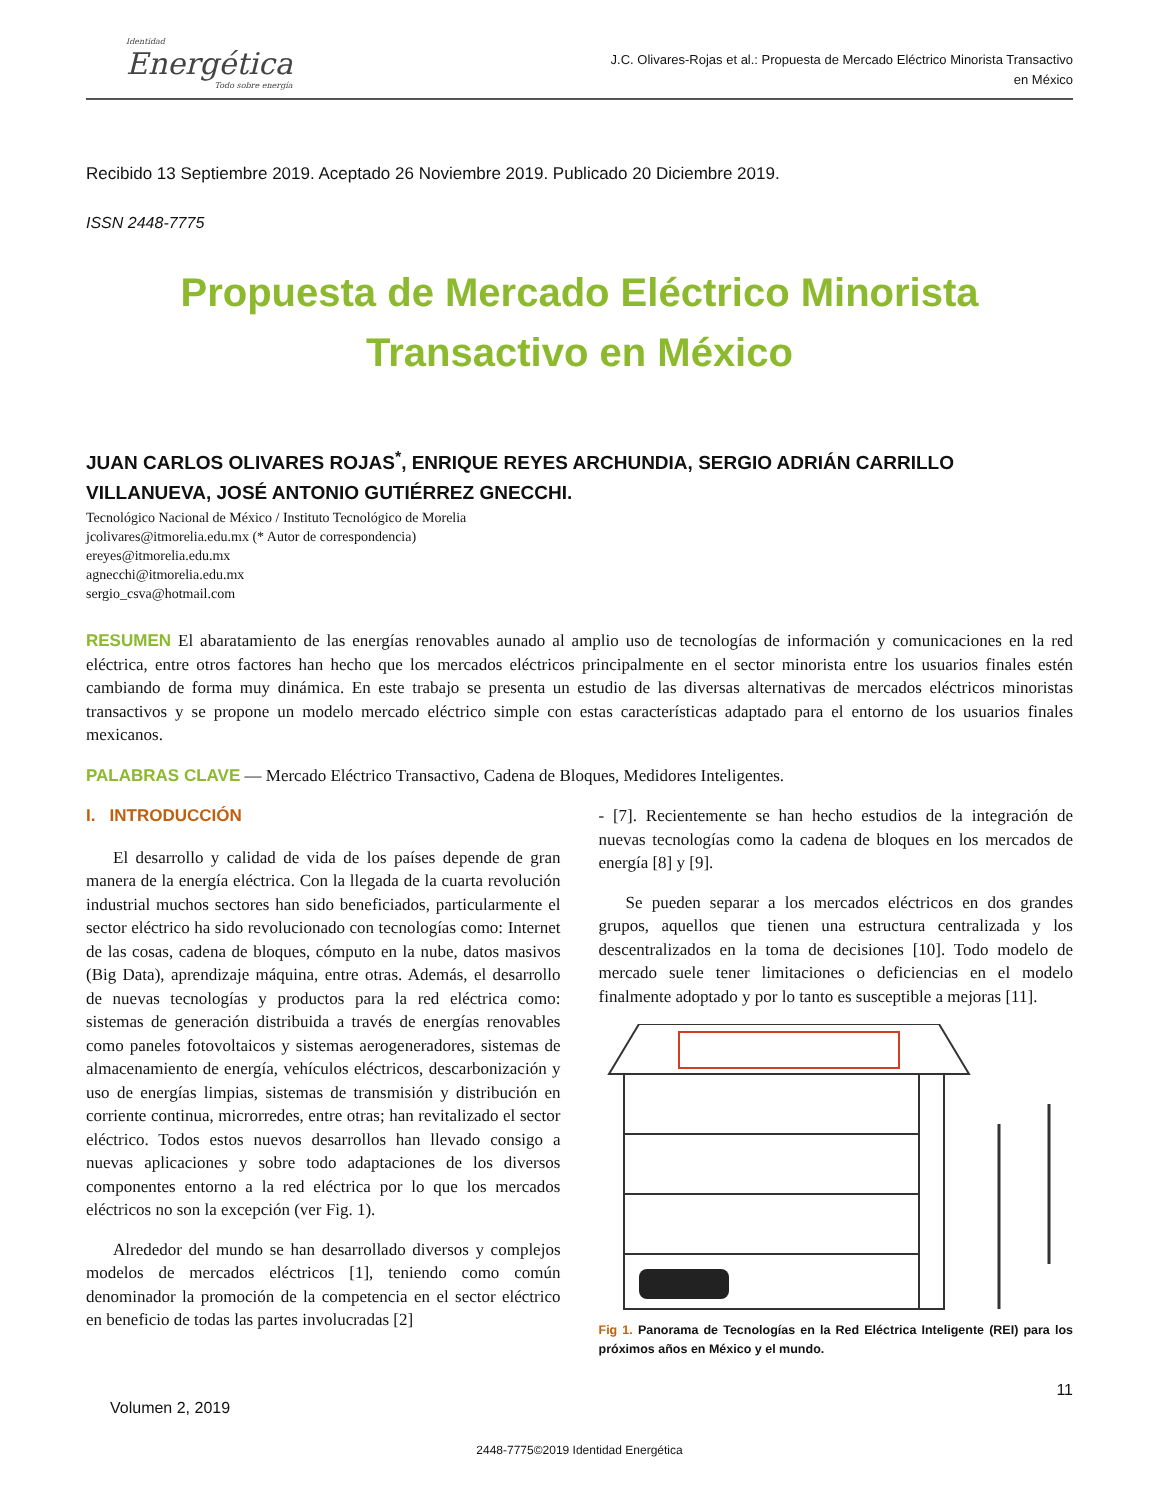Identidad
Energética
Todo sobre energía
J.C. Olivares-Rojas et al.: Propuesta de Mercado Eléctrico Minorista Transactivo
en México
Recibido 13 Septiembre 2019. Aceptado 26 Noviembre 2019. Publicado 20 Diciembre 2019.
ISSN 2448-7775
Propuesta de Mercado Eléctrico Minorista
Transactivo en México
JUAN CARLOS OLIVARES ROJAS<sup>*</sup>, ENRIQUE REYES ARCHUNDIA, SERGIO ADRIÁN CARRILLO VILLANUEVA, JOSÉ ANTONIO GUTIÉRREZ GNECCHI.
Tecnológico Nacional de México / Instituto Tecnológico de Morelia
jcolivares@itmorelia.edu.mx (* Autor de correspondencia)
ereyes@itmorelia.edu.mx
agnecchi@itmorelia.edu.mx
sergio_csva@hotmail.com
RESUMEN El abaratamiento de las energías renovables aunado al amplio uso de tecnologías de información y comunicaciones en la red eléctrica, entre otros factores han hecho que los mercados eléctricos principalmente en el sector minorista entre los usuarios finales estén cambiando de forma muy dinámica. En este trabajo se presenta un estudio de las diversas alternativas de mercados eléctricos minoristas transactivos y se propone un modelo mercado eléctrico simple con estas características adaptado para el entorno de los usuarios finales mexicanos.
PALABRAS CLAVE — Mercado Eléctrico Transactivo, Cadena de Bloques, Medidores Inteligentes.
I. INTRODUCCIÓN
El desarrollo y calidad de vida de los países depende de gran manera de la energía eléctrica. Con la llegada de la cuarta revolución industrial muchos sectores han sido beneficiados, particularmente el sector eléctrico ha sido revolucionado con tecnologías como: Internet de las cosas, cadena de bloques, cómputo en la nube, datos masivos (Big Data), aprendizaje máquina, entre otras. Además, el desarrollo de nuevas tecnologías y productos para la red eléctrica como: sistemas de generación distribuida a través de energías renovables como paneles fotovoltaicos y sistemas aerogeneradores, sistemas de almacenamiento de energía, vehículos eléctricos, descarbonización y uso de energías limpias, sistemas de transmisión y distribución en corriente continua, microrredes, entre otras; han revitalizado el sector eléctrico. Todos estos nuevos desarrollos han llevado consigo a nuevas aplicaciones y sobre todo adaptaciones de los diversos componentes entorno a la red eléctrica por lo que los mercados eléctricos no son la excepción (ver Fig. 1).
Alrededor del mundo se han desarrollado diversos y complejos modelos de mercados eléctricos [1], teniendo como común denominador la promoción de la competencia en el sector eléctrico en beneficio de todas las partes involucradas [2]
- [7]. Recientemente se han hecho estudios de la integración de nuevas tecnologías como la cadena de bloques en los mercados de energía [8] y [9].
Se pueden separar a los mercados eléctricos en dos grandes grupos, aquellos que tienen una estructura centralizada y los descentralizados en la toma de decisiones [10]. Todo modelo de mercado suele tener limitaciones o deficiencias en el modelo finalmente adoptado y por lo tanto es susceptible a mejoras [11].
Fig 1. Panorama de Tecnologías en la Red Eléctrica Inteligente (REI) para los próximos años en México y el mundo.
11
Volumen 2, 2019
2448-7775©2019 Identidad Energética